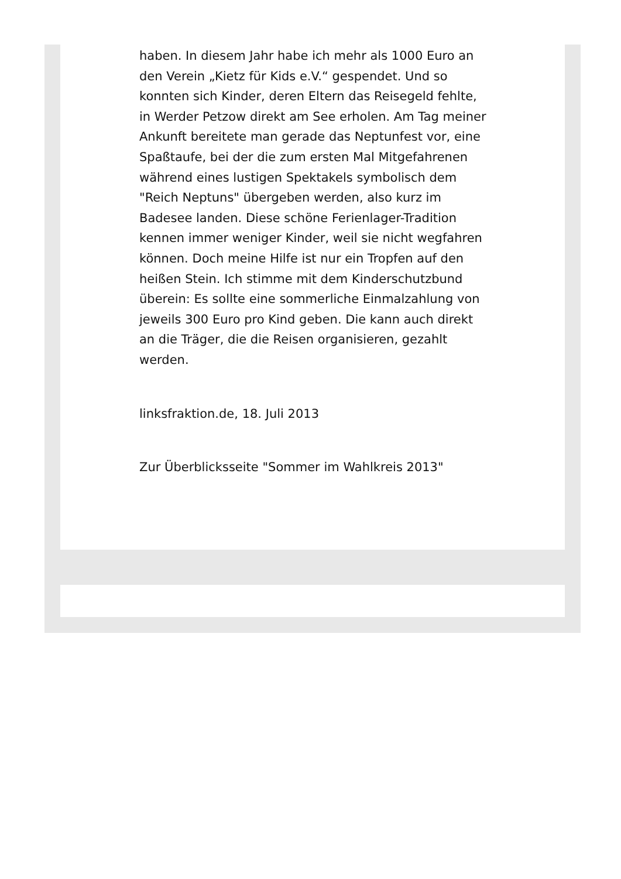haben. In diesem Jahr habe ich mehr als 1000 Euro an den Verein „Kietz für Kids e.V.“ gespendet. Und so konnten sich Kinder, deren Eltern das Reisegeld fehlte, in Werder Petzow direkt am See erholen. Am Tag meiner Ankunft bereitete man gerade das Neptunfest vor, eine Spaßtaufe, bei der die zum ersten Mal Mitgefahrenen während eines lustigen Spektakels symbolisch dem "Reich Neptuns" übergeben werden, also kurz im Badesee landen. Diese schöne Ferienlager-Tradition kennen immer weniger Kinder, weil sie nicht wegfahren können. Doch meine Hilfe ist nur ein Tropfen auf den heißen Stein. Ich stimme mit dem Kinderschutzbund überein: Es sollte eine sommerliche Einmalzahlung von jeweils 300 Euro pro Kind geben. Die kann auch direkt an die Träger, die die Reisen organisieren, gezahlt werden.
linksfraktion.de, 18. Juli 2013
Zur Überblicksseite "Sommer im Wahlkreis 2013"